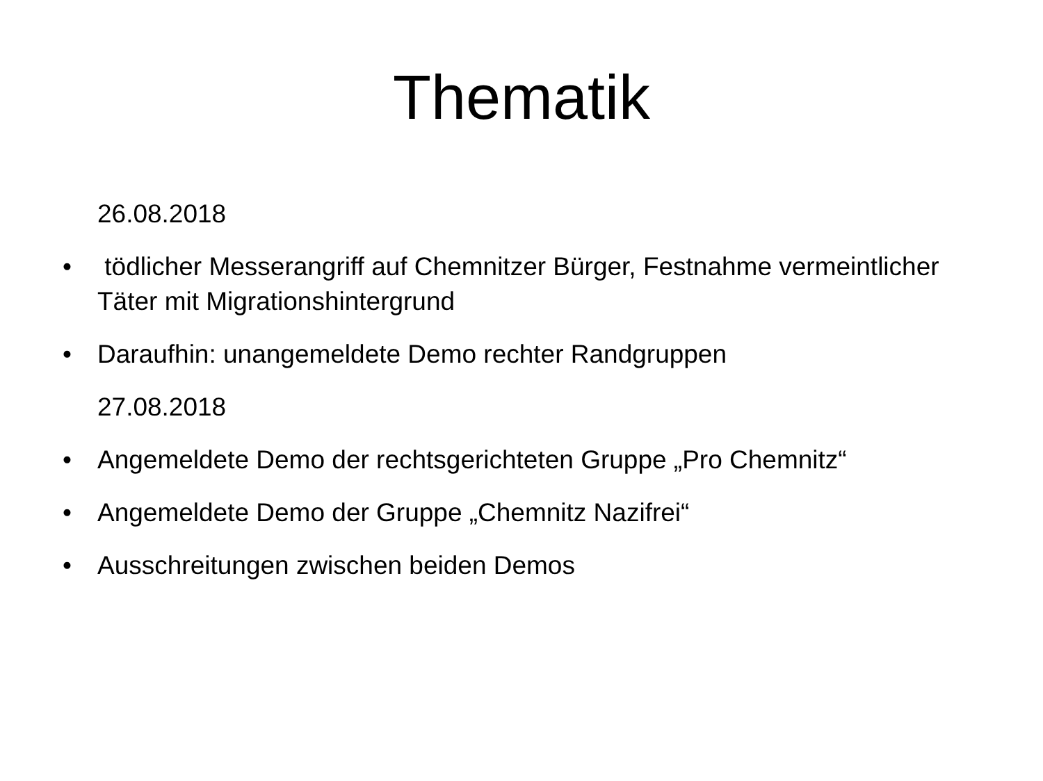Thematik
26.08.2018
• tödlicher Messerangriff auf Chemnitzer Bürger, Festnahme vermeintlicher Täter mit Migrationshintergrund
• Daraufhin: unangemeldete Demo rechter Randgruppen
27.08.2018
• Angemeldete Demo der rechtsgerichteten Gruppe „Pro Chemnitz“
• Angemeldete Demo der Gruppe „Chemnitz Nazifrei“
• Ausschreitungen zwischen beiden Demos